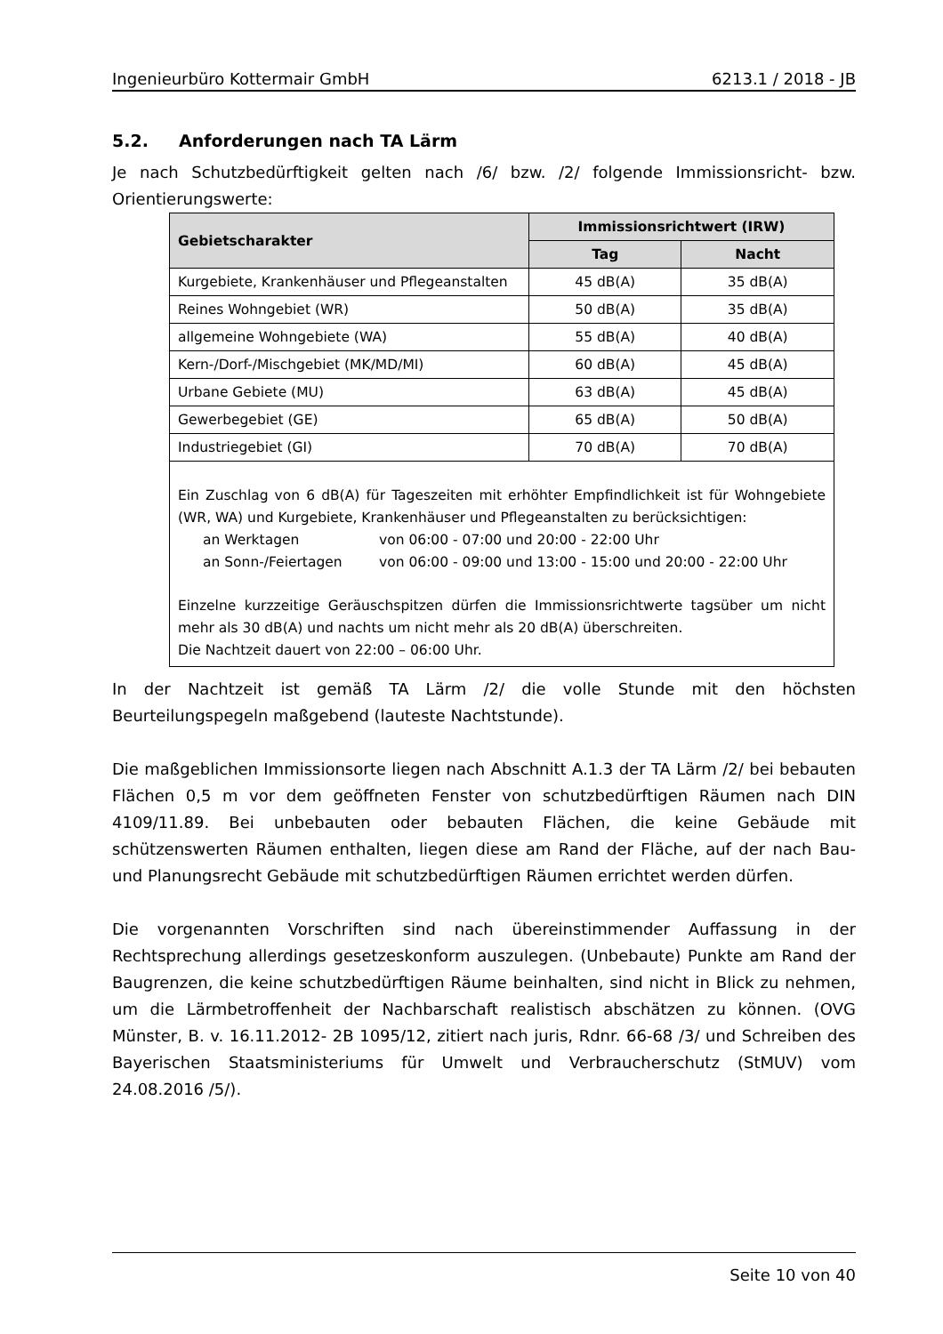Ingenieurbüro Kottermair GmbH 6213.1 / 2018 - JB
5.2. Anforderungen nach TA Lärm
Je nach Schutzbedürftigkeit gelten nach /6/ bzw. /2/ folgende Immissionsricht- bzw. Orientierungswerte:
| Gebietscharakter | Immissionsrichtwert (IRW) | |
| --- | --- | --- |
| | Tag | Nacht |
| Kurgebiete, Krankenhäuser und Pflegeanstalten | 45 dB(A) | 35 dB(A) |
| Reines Wohngebiet (WR) | 50 dB(A) | 35 dB(A) |
| allgemeine Wohngebiete (WA) | 55 dB(A) | 40 dB(A) |
| Kern-/Dorf-/Mischgebiet (MK/MD/MI) | 60 dB(A) | 45 dB(A) |
| Urbane Gebiete (MU) | 63 dB(A) | 45 dB(A) |
| Gewerbegebiet (GE) | 65 dB(A) | 50 dB(A) |
| Industriegebiet (GI) | 70 dB(A) | 70 dB(A) |
| Ein Zuschlag von 6 dB(A) für Tageszeiten mit erhöhter Empfindlichkeit ist für Wohngebiete (WR, WA) und Kurgebiete, Krankenhäuser und Pflegeanstalten zu berücksichtigen: an Werktagen von 06:00 - 07:00 und 20:00 - 22:00 Uhr an Sonn-/Feiertagen von 06:00 - 09:00 und 13:00 - 15:00 und 20:00 - 22:00 Uhr Einzelne kurzzeitige Geräuschspitzen dürfen die Immissionsrichtwerte tagsüber um nicht mehr als 30 dB(A) und nachts um nicht mehr als 20 dB(A) überschreiten. Die Nachtzeit dauert von 22:00 – 06:00 Uhr. | | |
In der Nachtzeit ist gemäß TA Lärm /2/ die volle Stunde mit den höchsten Beurteilungspegeln maßgebend (lauteste Nachtstunde).
Die maßgeblichen Immissionsorte liegen nach Abschnitt A.1.3 der TA Lärm /2/ bei bebauten Flächen 0,5 m vor dem geöffneten Fenster von schutzbedürftigen Räumen nach DIN 4109/11.89. Bei unbebauten oder bebauten Flächen, die keine Gebäude mit schützenswerten Räumen enthalten, liegen diese am Rand der Fläche, auf der nach Bau- und Planungsrecht Gebäude mit schutzbedürftigen Räumen errichtet werden dürfen.
Die vorgenannten Vorschriften sind nach übereinstimmender Auffassung in der Rechtsprechung allerdings gesetzeskonform auszulegen. (Unbebaute) Punkte am Rand der Baugrenzen, die keine schutzbedürftigen Räume beinhalten, sind nicht in Blick zu nehmen, um die Lärmbetroffenheit der Nachbarschaft realistisch abschätzen zu können. (OVG Münster, B. v. 16.11.2012- 2B 1095/12, zitiert nach juris, Rdnr. 66-68 /3/ und Schreiben des Bayerischen Staatsministeriums für Umwelt und Verbraucherschutz (StMUV) vom 24.08.2016 /5/).
Seite 10 von 40